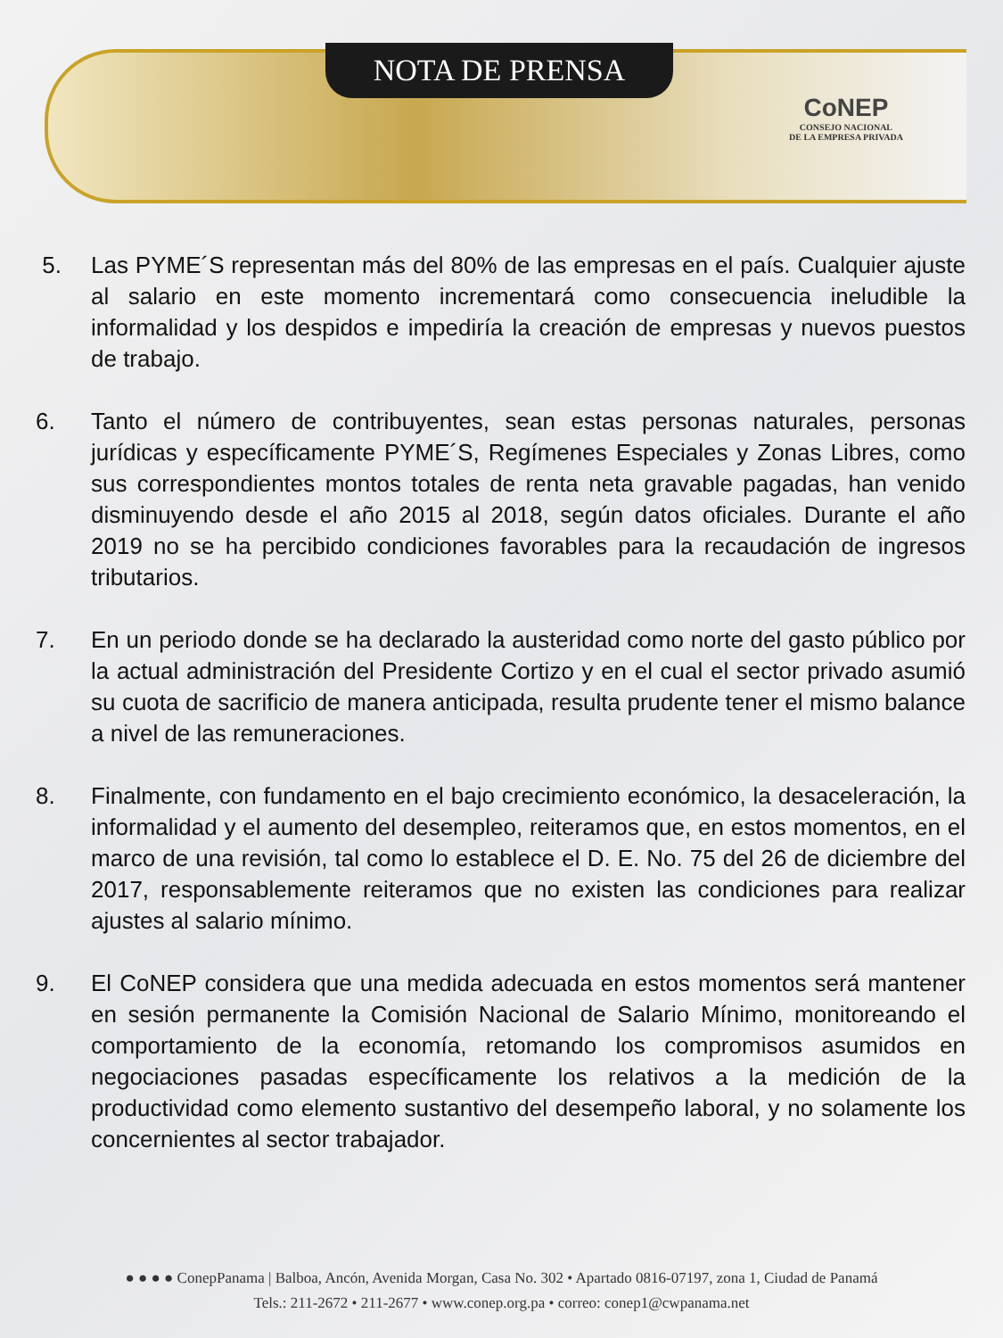NOTA DE PRENSA
CoNEP
CONSEJO NACIONAL
DE LA EMPRESA PRIVADA
5. Las PYME´S representan más del 80% de las empresas en el país. Cualquier ajuste al salario en este momento incrementará como consecuencia ineludible la informalidad y los despidos e impediría la creación de empresas y nuevos puestos de trabajo.
6. Tanto el número de contribuyentes, sean estas personas naturales, personas jurídicas y específicamente PYME´S, Regímenes Especiales y Zonas Libres, como sus correspondientes montos totales de renta neta gravable pagadas, han venido disminuyendo desde el año 2015 al 2018, según datos oficiales. Durante el año 2019 no se ha percibido condiciones favorables para la recaudación de ingresos tributarios.
7. En un periodo donde se ha declarado la austeridad como norte del gasto público por la actual administración del Presidente Cortizo y en el cual el sector privado asumió su cuota de sacrificio de manera anticipada, resulta prudente tener el mismo balance a nivel de las remuneraciones.
8. Finalmente, con fundamento en el bajo crecimiento económico, la desaceleración, la informalidad y el aumento del desempleo, reiteramos que, en estos momentos, en el marco de una revisión, tal como lo establece el D. E. No. 75 del 26 de diciembre del 2017, responsablemente reiteramos que no existen las condiciones para realizar ajustes al salario mínimo.
9. El CoNEP considera que una medida adecuada en estos momentos será mantener en sesión permanente la Comisión Nacional de Salario Mínimo, monitoreando el comportamiento de la economía, retomando los compromisos asumidos en negociaciones pasadas específicamente los relativos a la medición de la productividad como elemento sustantivo del desempeño laboral, y no solamente los concernientes al sector trabajador.
● ● ● ● ConepPanama | Balboa, Ancón, Avenida Morgan, Casa No. 302 • Apartado 0816-07197, zona 1, Ciudad de Panamá
Tels.: 211-2672 • 211-2677 • www.conep.org.pa • correo: conep1@cwpanama.net